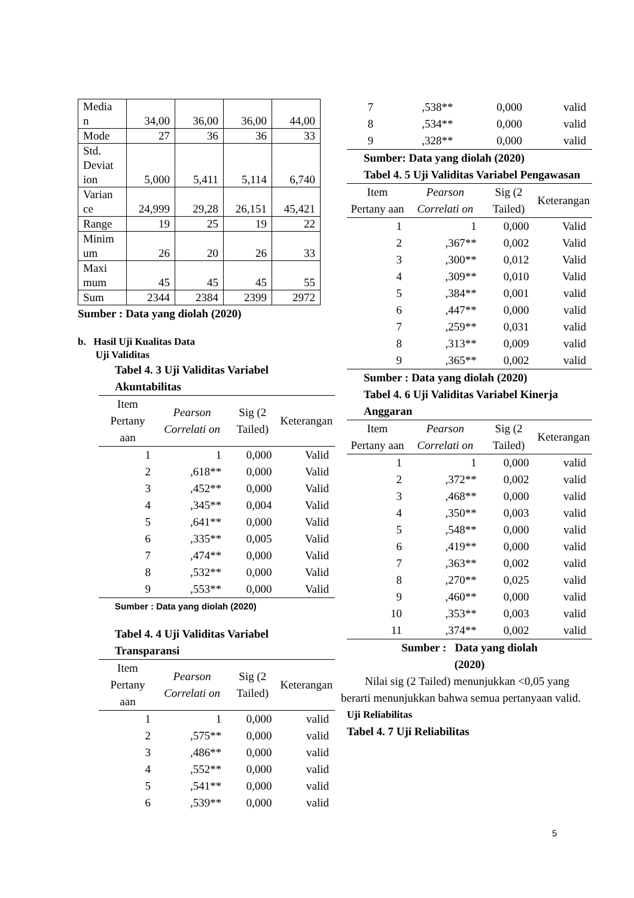| Media n | 34,00 | 36,00 | 36,00 | 44,00 |
| Mode | 27 | 36 | 36 | 33 |
| Std. Deviat ion | 5,000 | 5,411 | 5,114 | 6,740 |
| Varian ce | 24,999 | 29,28 | 26,151 | 45,421 |
| Range | 19 | 25 | 19 | 22 |
| Minim um | 26 | 20 | 26 | 33 |
| Maxi mum | 45 | 45 | 45 | 55 |
| Sum | 2344 | 2384 | 2399 | 2972 |
Sumber : Data yang diolah (2020)
b. Hasil Uji Kualitas Data
Uji Validitas
Tabel 4. 3 Uji Validitas Variabel Akuntabilitas
| Item Pertany aan | Pearson Correlati on | Sig (2 Tailed) | Keterangan |
| --- | --- | --- | --- |
| 1 | 1 | 0,000 | Valid |
| 2 | ,618** | 0,000 | Valid |
| 3 | ,452** | 0,000 | Valid |
| 4 | ,345** | 0,004 | Valid |
| 5 | ,641** | 0,000 | Valid |
| 6 | ,335** | 0,005 | Valid |
| 7 | ,474** | 0,000 | Valid |
| 8 | ,532** | 0,000 | Valid |
| 9 | ,553** | 0,000 | Valid |
Sumber : Data yang diolah (2020)
Tabel 4. 4 Uji Validitas Variabel Transparansi
| Item Pertany aan | Pearson Correlati on | Sig (2 Tailed) | Keterangan |
| --- | --- | --- | --- |
| 1 | 1 | 0,000 | valid |
| 2 | ,575** | 0,000 | valid |
| 3 | ,486** | 0,000 | valid |
| 4 | ,552** | 0,000 | valid |
| 5 | ,541** | 0,000 | valid |
| 6 | ,539** | 0,000 | valid |
| 7 | ,538** | 0,000 | valid |
| 8 | ,534** | 0,000 | valid |
| 9 | ,328** | 0,000 | valid |
Sumber: Data yang diolah (2020)
Tabel 4. 5 Uji Validitas Variabel Pengawasan
| Item Pertany aan | Pearson Correlati on | Sig (2 Tailed) | Keterangan |
| --- | --- | --- | --- |
| 1 | 1 | 0,000 | Valid |
| 2 | ,367** | 0,002 | Valid |
| 3 | ,300** | 0,012 | Valid |
| 4 | ,309** | 0,010 | Valid |
| 5 | ,384** | 0,001 | valid |
| 6 | ,447** | 0,000 | valid |
| 7 | ,259** | 0,031 | valid |
| 8 | ,313** | 0,009 | valid |
| 9 | ,365** | 0,002 | valid |
Sumber : Data yang diolah (2020)
Tabel 4. 6 Uji Validitas Variabel Kinerja Anggaran
| Item Pertany aan | Pearson Correlati on | Sig (2 Tailed) | Keterangan |
| --- | --- | --- | --- |
| 1 | 1 | 0,000 | valid |
| 2 | ,372** | 0,002 | valid |
| 3 | ,468** | 0,000 | valid |
| 4 | ,350** | 0,003 | valid |
| 5 | ,548** | 0,000 | valid |
| 6 | ,419** | 0,000 | valid |
| 7 | ,363** | 0,002 | valid |
| 8 | ,270** | 0,025 | valid |
| 9 | ,460** | 0,000 | valid |
| 10 | ,353** | 0,003 | valid |
| 11 | ,374** | 0,002 | valid |
Sumber : Data yang diolah
(2020)
Nilai sig (2 Tailed) menunjukkan <0,05 yang berarti menunjukkan bahwa semua pertanyaan valid.
Uji Reliabilitas
Tabel 4. 7 Uji Reliabilitas
5